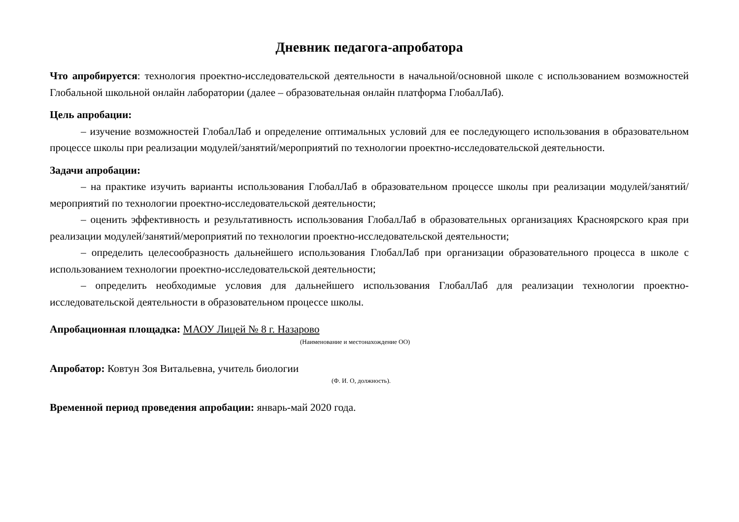Дневник педагога-апробатора
Что апробируется: технология проектно-исследовательской деятельности в начальной/основной школе с использованием возможностей Глобальной школьной онлайн лаборатории (далее – образовательная онлайн платформа ГлобалЛаб).
Цель апробации:
– изучение возможностей ГлобалЛаб и определение оптимальных условий для ее последующего использования в образовательном процессе школы при реализации модулей/занятий/мероприятий по технологии проектно-исследовательской деятельности.
Задачи апробации:
– на практике изучить варианты использования ГлобалЛаб в образовательном процессе школы при реализации модулей/занятий/мероприятий по технологии проектно-исследовательской деятельности;
– оценить эффективность и результативность использования ГлобалЛаб в образовательных организациях Красноярского края при реализации модулей/занятий/мероприятий по технологии проектно-исследовательской деятельности;
– определить целесообразность дальнейшего использования ГлобалЛаб при организации образовательного процесса в школе с использованием технологии проектно-исследовательской деятельности;
– определить необходимые условия для дальнейшего использования ГлобалЛаб для реализации технологии проектно-исследовательской деятельности в образовательном процессе школы.
Апробационная площадка: МАОУ Лицей № 8 г. Назарово
(Наименование и местонахождение ОО)
Апробатор: Ковтун Зоя Витальевна, учитель биологии
(Ф. И. О, должность).
Временной период проведения апробации: январь-май 2020 года.